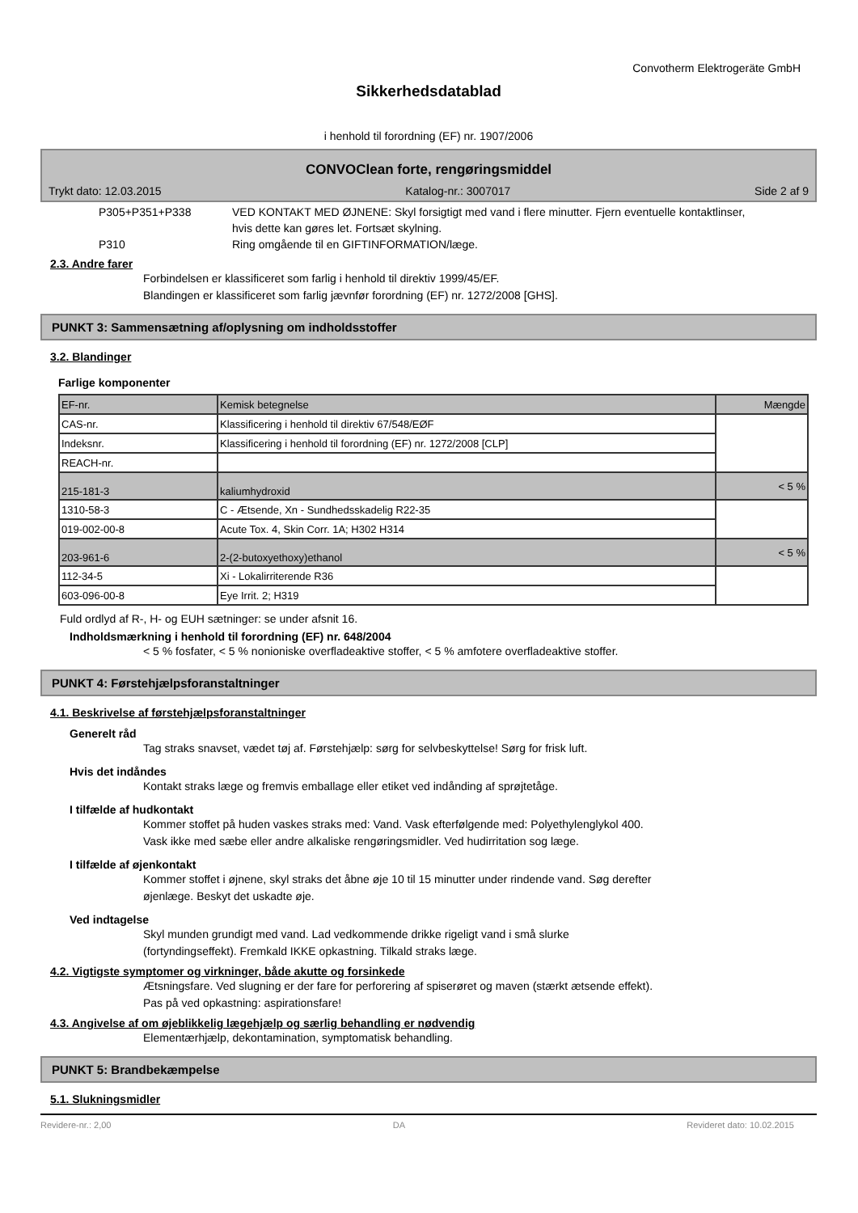Convotherm Elektrogeräte GmbH
Sikkerhedsdatablad
i henhold til forordning (EF) nr. 1907/2006
CONVOClean forte, rengøringsmiddel
Trykt dato: 12.03.2015 Katalog-nr.: 3007017 Side 2 af 9
P305+P351+P338 VED KONTAKT MED ØJNENE: Skyl forsigtigt med vand i flere minutter. Fjern eventuelle kontaktlinser, hvis dette kan gøres let. Fortsæt skylning.
P310 Ring omgående til en GIFTINFORMATION/læge.
2.3. Andre farer
Forbindelsen er klassificeret som farlig i henhold til direktiv 1999/45/EF.
Blandingen er klassificeret som farlig jævnfør forordning (EF) nr. 1272/2008 [GHS].
PUNKT 3: Sammensætning af/oplysning om indholdsstoffer
3.2. Blandinger
Farlige komponenter
| EF-nr. | Kemisk betegnelse | Mængde |
| CAS-nr. | Klassificering i henhold til direktiv 67/548/EØF | |
| Indeksnr. | Klassificering i henhold til forordning (EF) nr. 1272/2008 [CLP] | |
| REACH-nr. | | |
| 215-181-3 | kaliumhydroxid | < 5 % |
| 1310-58-3 | C - Ætsende, Xn - Sundhedsskadelig R22-35 | |
| 019-002-00-8 | Acute Tox. 4, Skin Corr. 1A; H302 H314 | |
| 203-961-6 | 2-(2-butoxyethoxy)ethanol | < 5 % |
| 112-34-5 | Xi - Lokalirriterende R36 | |
| 603-096-00-8 | Eye Irrit. 2; H319 | |
Fuld ordlyd af R-, H- og EUH sætninger: se under afsnit 16.
Indholdsmærkning i henhold til forordning (EF) nr. 648/2004
< 5 % fosfater, < 5 % nonioniske overfladeaktive stoffer, < 5 % amfotere overfladeaktive stoffer.
PUNKT 4: Førstehjælpsforanstaltninger
4.1. Beskrivelse af førstehjælpsforanstaltninger
Generelt råd
Tag straks snavset, vædet tøj af. Førstehjælp: sørg for selvbeskyttelse! Sørg for frisk luft.
Hvis det indåndes
Kontakt straks læge og fremvis emballage eller etiket ved indånding af sprøjtetåge.
I tilfælde af hudkontakt
Kommer stoffet på huden vaskes straks med: Vand. Vask efterfølgende med: Polyethylenglykol 400.
Vask ikke med sæbe eller andre alkaliske rengøringsmidler. Ved hudirritation sog læge.
I tilfælde af øjenkontakt
Kommer stoffet i øjnene, skyl straks det åbne øje 10 til 15 minutter under rindende vand. Søg derefter
øjenlæge. Beskyt det uskadte øje.
Ved indtagelse
Skyl munden grundigt med vand. Lad vedkommende drikke rigeligt vand i små slurke
(fortyndingseffekt). Fremkald IKKE opkastning. Tilkald straks læge.
4.2. Vigtigste symptomer og virkninger, både akutte og forsinkede
Ætsningsfare. Ved slugning er der fare for perforering af spiserøret og maven (stærkt ætsende effekt).
Pas på ved opkastning: aspirationsfare!
4.3. Angivelse af om øjeblikkelig lægehjælp og særlig behandling er nødvendig
Elementærhjælp, dekontamination, symptomatisk behandling.
PUNKT 5: Brandbekæmpelse
5.1. Slukningsmidler
Revidere-nr.: 2,00 DA Revideret dato: 10.02.2015